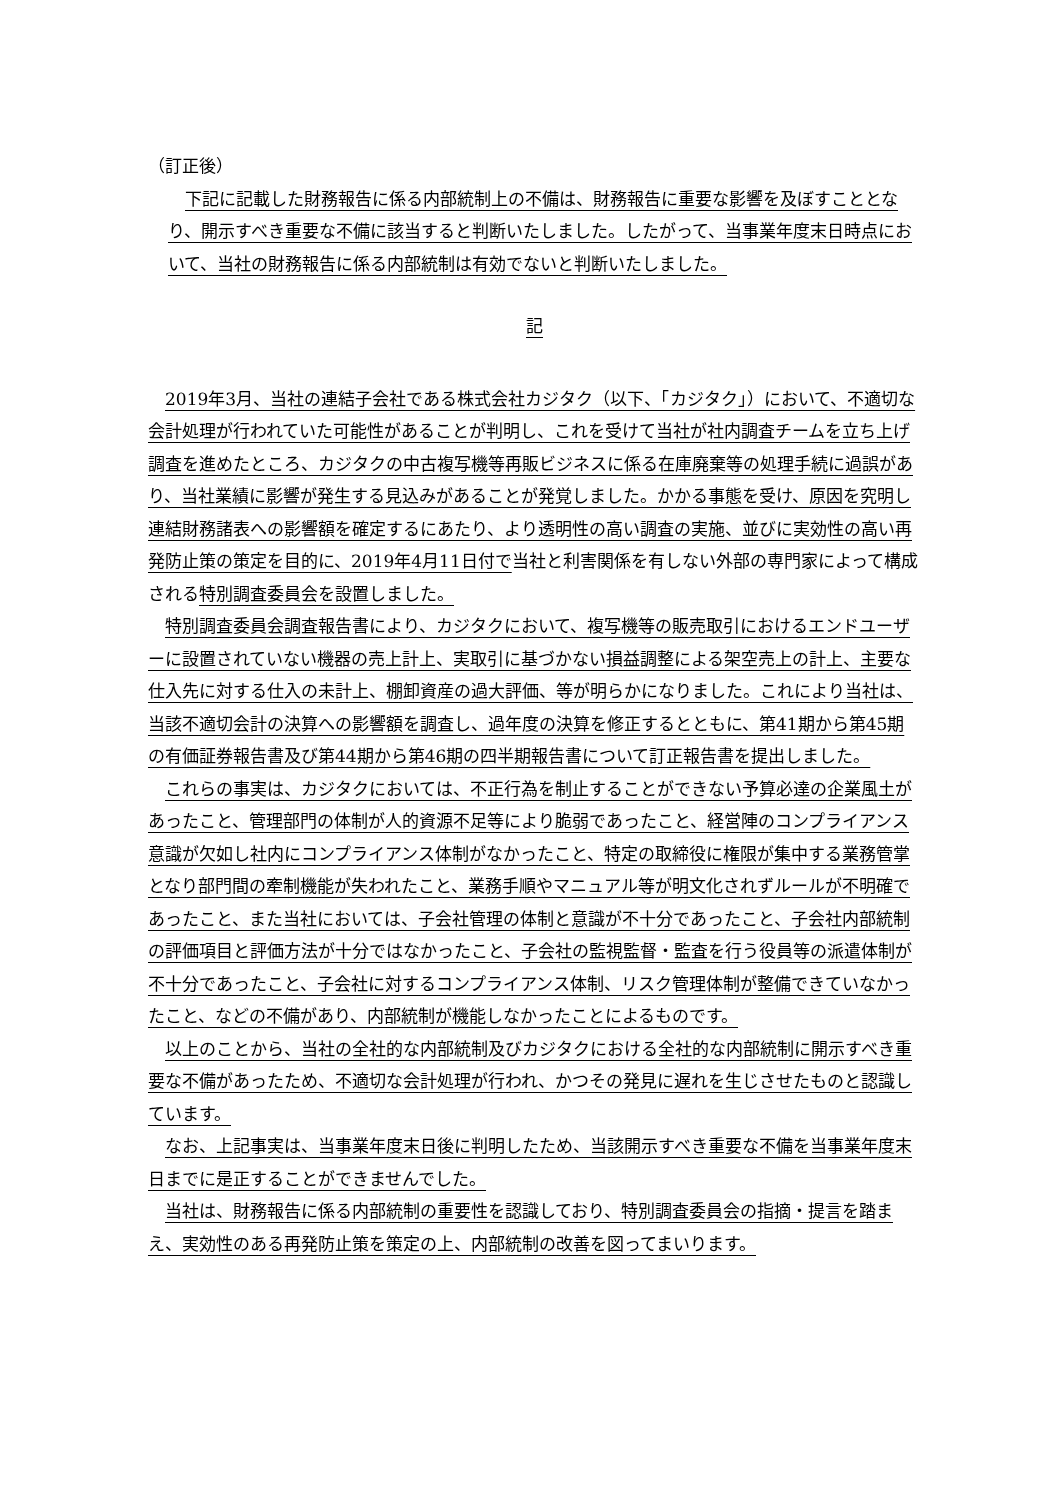（訂正後）
下記に記載した財務報告に係る内部統制上の不備は、財務報告に重要な影響を及ぼすこととなり、開示すべき重要な不備に該当すると判断いたしました。したがって、当事業年度末日時点において、当社の財務報告に係る内部統制は有効でないと判断いたしました。
記
2019年3月、当社の連結子会社である株式会社カジタク（以下、「カジタク」）において、不適切な会計処理が行われていた可能性があることが判明し、これを受けて当社が社内調査チームを立ち上げ調査を進めたところ、カジタクの中古複写機等再販ビジネスに係る在庫廃棄等の処理手続に過誤があり、当社業績に影響が発生する見込みがあることが発覚しました。かかる事態を受け、原因を究明し連結財務諸表への影響額を確定するにあたり、より透明性の高い調査の実施、並びに実効性の高い再発防止策の策定を目的に、2019年4月11日付で当社と利害関係を有しない外部の専門家によって構成される特別調査委員会を設置しました。
特別調査委員会調査報告書により、カジタクにおいて、複写機等の販売取引におけるエンドユーザーに設置されていない機器の売上計上、実取引に基づかない損益調整による架空売上の計上、主要な仕入先に対する仕入の未計上、棚卸資産の過大評価、等が明らかになりました。これにより当社は、当該不適切会計の決算への影響額を調査し、過年度の決算を修正するとともに、第41期から第45期の有価証券報告書及び第44期から第46期の四半期報告書について訂正報告書を提出しました。
これらの事実は、カジタクにおいては、不正行為を制止することができない予算必達の企業風土があったこと、管理部門の体制が人的資源不足等により脆弱であったこと、経営陣のコンプライアンス意識が欠如し社内にコンプライアンス体制がなかったこと、特定の取締役に権限が集中する業務管掌となり部門間の牽制機能が失われたこと、業務手順やマニュアル等が明文化されずルールが不明確であったこと、また当社においては、子会社管理の体制と意識が不十分であったこと、子会社内部統制の評価項目と評価方法が十分ではなかったこと、子会社の監視監督・監査を行う役員等の派遣体制が不十分であったこと、子会社に対するコンプライアンス体制、リスク管理体制が整備できていなかったこと、などの不備があり、内部統制が機能しなかったことによるものです。
以上のことから、当社の全社的な内部統制及びカジタクにおける全社的な内部統制に開示すべき重要な不備があったため、不適切な会計処理が行われ、かつその発見に遅れを生じさせたものと認識しています。
なお、上記事実は、当事業年度末日後に判明したため、当該開示すべき重要な不備を当事業年度末日までに是正することができませんでした。
当社は、財務報告に係る内部統制の重要性を認識しており、特別調査委員会の指摘・提言を踏まえ、実効性のある再発防止策を策定の上、内部統制の改善を図ってまいります。